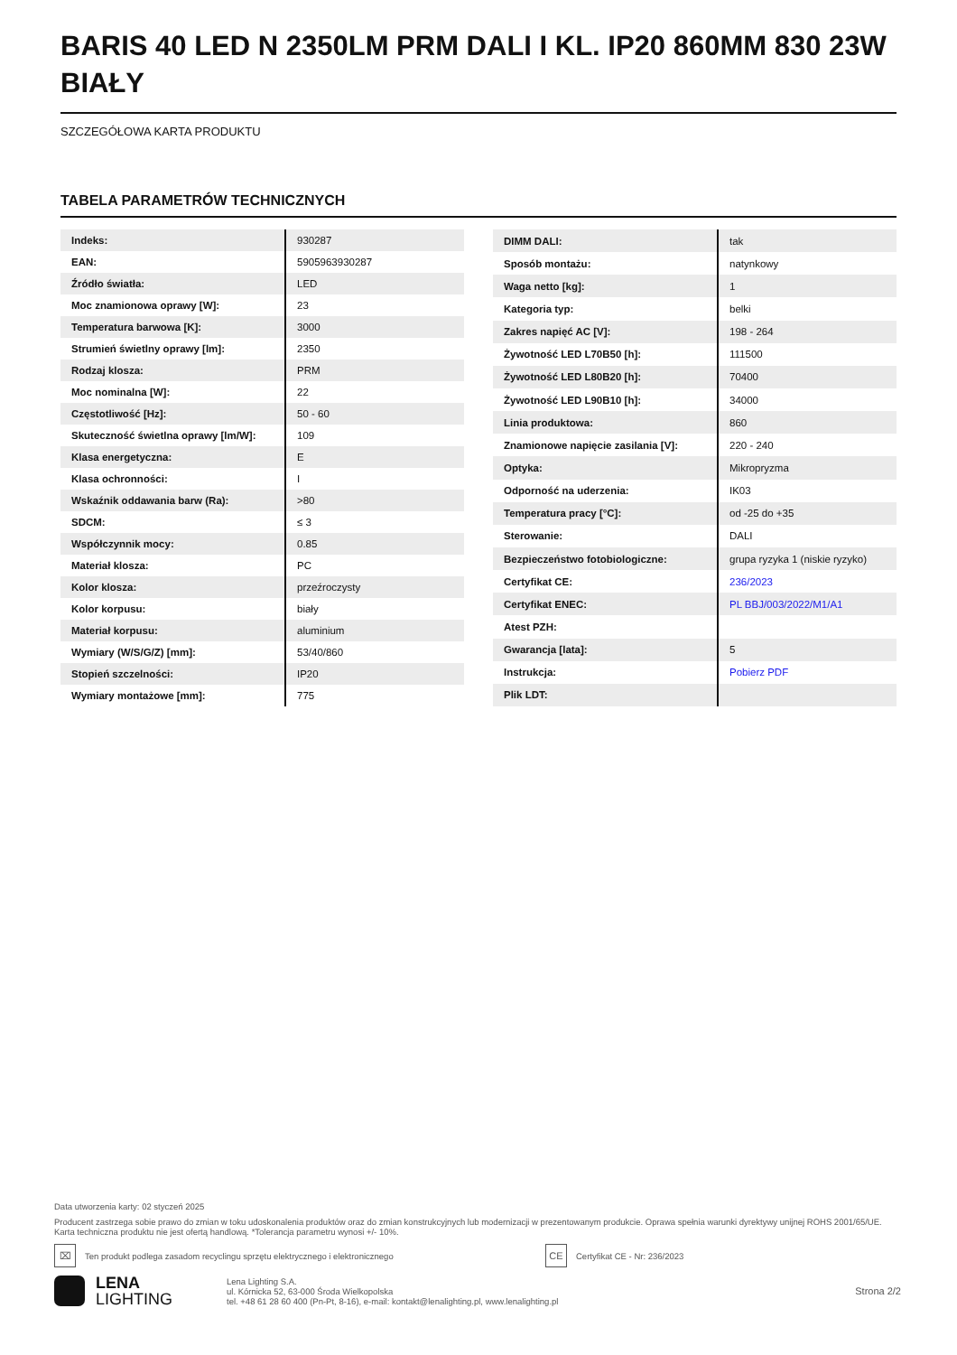BARIS 40 LED N 2350LM PRM DALI I KL. IP20 860MM 830 23W BIAŁY
SZCZEGÓŁOWA KARTA PRODUKTU
TABELA PARAMETRÓW TECHNICZNYCH
| Indeks: | 930287 |
| EAN: | 5905963930287 |
| Źródło światła: | LED |
| Moc znamionowa oprawy [W]: | 23 |
| Temperatura barwowa [K]: | 3000 |
| Strumień świetlny oprawy [lm]: | 2350 |
| Rodzaj klosza: | PRM |
| Moc nominalna [W]: | 22 |
| Częstotliwość [Hz]: | 50 - 60 |
| Skuteczność świetlna oprawy [lm/W]: | 109 |
| Klasa energetyczna: | E |
| Klasa ochronności: | I |
| Wskaźnik oddawania barw (Ra): | >80 |
| SDCM: | ≤ 3 |
| Współczynnik mocy: | 0.85 |
| Materiał klosza: | PC |
| Kolor klosza: | przeźroczysty |
| Kolor korpusu: | biały |
| Materiał korpusu: | aluminium |
| Wymiary (W/S/G/Z) [mm]: | 53/40/860 |
| Stopień szczelności: | IP20 |
| Wymiary montażowe [mm]: | 775 |
| DIMM DALI: | tak |
| Sposób montażu: | natynkowy |
| Waga netto [kg]: | 1 |
| Kategoria typ: | belki |
| Zakres napięć AC [V]: | 198 - 264 |
| Żywotność LED L70B50 [h]: | 111500 |
| Żywotność LED L80B20 [h]: | 70400 |
| Żywotność LED L90B10 [h]: | 34000 |
| Linia produktowa: | 860 |
| Znamionowe napięcie zasilania [V]: | 220 - 240 |
| Optyka: | Mikropryzma |
| Odporność na uderzenia: | IK03 |
| Temperatura pracy [°C]: | od -25 do +35 |
| Sterowanie: | DALI |
| Bezpieczeństwo fotobiologiczne: | grupa ryzyka 1 (niskie ryzyko) |
| Certyfikat CE: | 236/2023 |
| Certyfikat ENEC: | PL BBJ/003/2022/M1/A1 |
| Atest PZH: | |
| Gwarancja [lata]: | 5 |
| Instrukcja: | Pobierz PDF |
| Plik LDT: | |
Data utworzenia karty: 02 styczeń 2025
Producent zastrzega sobie prawo do zmian w toku udoskonalenia produktów oraz do zmian konstrukcyjnych lub modernizacji w prezentowanym produkcie. Oprawa spełnia warunki dyrektywy unijnej ROHS 2001/65/UE. Karta techniczna produktu nie jest ofertą handlową. *Tolerancja parametru wynosi +/- 10%.
⌧
Ten produkt podlega zasadom recyclingu sprzętu elektrycznego i elektronicznego
CE
Certyfikat CE - Nr: 236/2023
LENA
LIGHTING
Lena Lighting S.A.
ul. Kórnicka 52, 63-000 Środa Wielkopolska
tel. +48 61 28 60 400 (Pn-Pt, 8-16), e-mail: kontakt@lenalighting.pl, www.lenalighting.pl
Strona 2/2